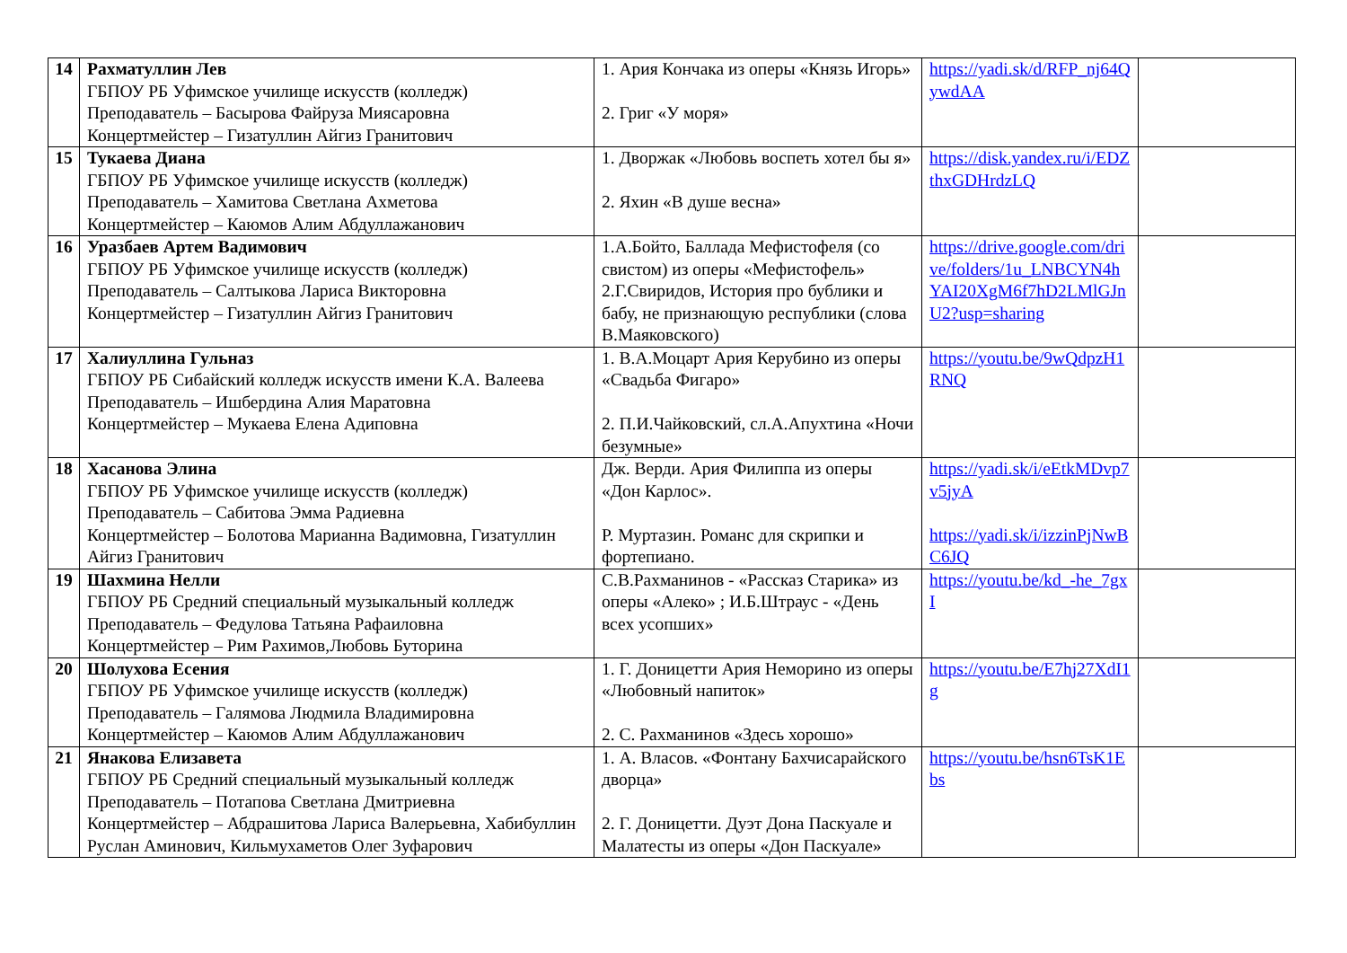| 14 | Рахматуллин Лев ГБПОУ РБ Уфимское училище искусств (колледж) Преподаватель – Басырова Файруза Миясаровна Концертмейстер – Гизатуллин Айгиз Гранитович | 1. Ария Кончака из оперы «Князь Игорь» 2. Григ «У моря» | https://yadi.sk/d/RFP_nj64QywdAA | |
| 15 | Тукаева Диана ГБПОУ РБ Уфимское училище искусств (колледж) Преподаватель – Хамитова Светлана Ахметова Концертмейстер – Каюмов Алим Абдуллажанович | 1. Дворжак «Любовь воспеть хотел бы я» 2. Яхин «В душе весна» | https://disk.yandex.ru/i/EDZthxGDHrdzLQ | |
| 16 | Уразбаев Артем Вадимович ГБПОУ РБ Уфимское училище искусств (колледж) Преподаватель – Салтыкова Лариса Викторовна Концертмейстер – Гизатуллин Айгиз Гранитович | 1.А.Бойто, Баллада Мефистофеля (со свистом) из оперы «Мефистофель» 2.Г.Свиридов, История про бублики и бабу, не признающую республики (слова В.Маяковского) | https://drive.google.com/drive/folders/1u_LNBCYN4hYAI20XgM6f7hD2LMlGJnU2?usp=sharing | |
| 17 | Халиуллина Гульназ ГБПОУ РБ Сибайский колледж искусств имени К.А. Валеева Преподаватель – Ишбердина Алия Маратовна Концертмейстер – Мукаева Елена Адиповна | 1. В.А.Моцарт Ария Керубино из оперы «Свадьба Фигаро» 2. П.И.Чайковский, сл.А.Апухтина «Ночи безумные» | https://youtu.be/9wQdpzH1RNQ | |
| 18 | Хасанова Элина ГБПОУ РБ Уфимское училище искусств (колледж) Преподаватель – Сабитова Эмма Радиевна Концертмейстер – Болотова Марианна Вадимовна, Гизатуллин Айгиз Гранитович | Дж. Верди. Ария Филиппа из оперы «Дон Карлос». Р. Муртазин. Романс для скрипки и фортепиано. | https://yadi.sk/i/eEtkMDvp7v5jyA https://yadi.sk/i/izzinPjNwBC6JQ | |
| 19 | Шахмина Нелли ГБПОУ РБ Средний специальный музыкальный колледж Преподаватель – Федулова Татьяна Рафаиловна Концертмейстер – Рим Рахимов,Любовь Буторина | С.В.Рахманинов - «Рассказ Старика» из оперы «Алеко» ; И.Б.Штраус - «День всех усопших» | https://youtu.be/kd_-he_7gxI | |
| 20 | Шолухова Есения ГБПОУ РБ Уфимское училище искусств (колледж) Преподаватель – Галямова Людмила Владимировна Концертмейстер – Каюмов Алим Абдуллажанович | 1. Г. Доницетти Ария Неморино из оперы «Любовный напиток» 2. С. Рахманинов «Здесь хорошо» | https://youtu.be/E7hj27XdI1g | |
| 21 | Янакова Елизавета ГБПОУ РБ Средний специальный музыкальный колледж Преподаватель – Потапова Светлана Дмитриевна Концертмейстер – Абдрашитова Лариса Валерьевна, Хабибуллин Руслан Аминович, Кильмухаметов Олег Зуфарович | 1. А. Власов. «Фонтану Бахчисарайского дворца» 2. Г. Доницетти. Дуэт Дона Паскуале и Малатесты из оперы «Дон Паскуале» | https://youtu.be/hsn6TsK1Ebs | |